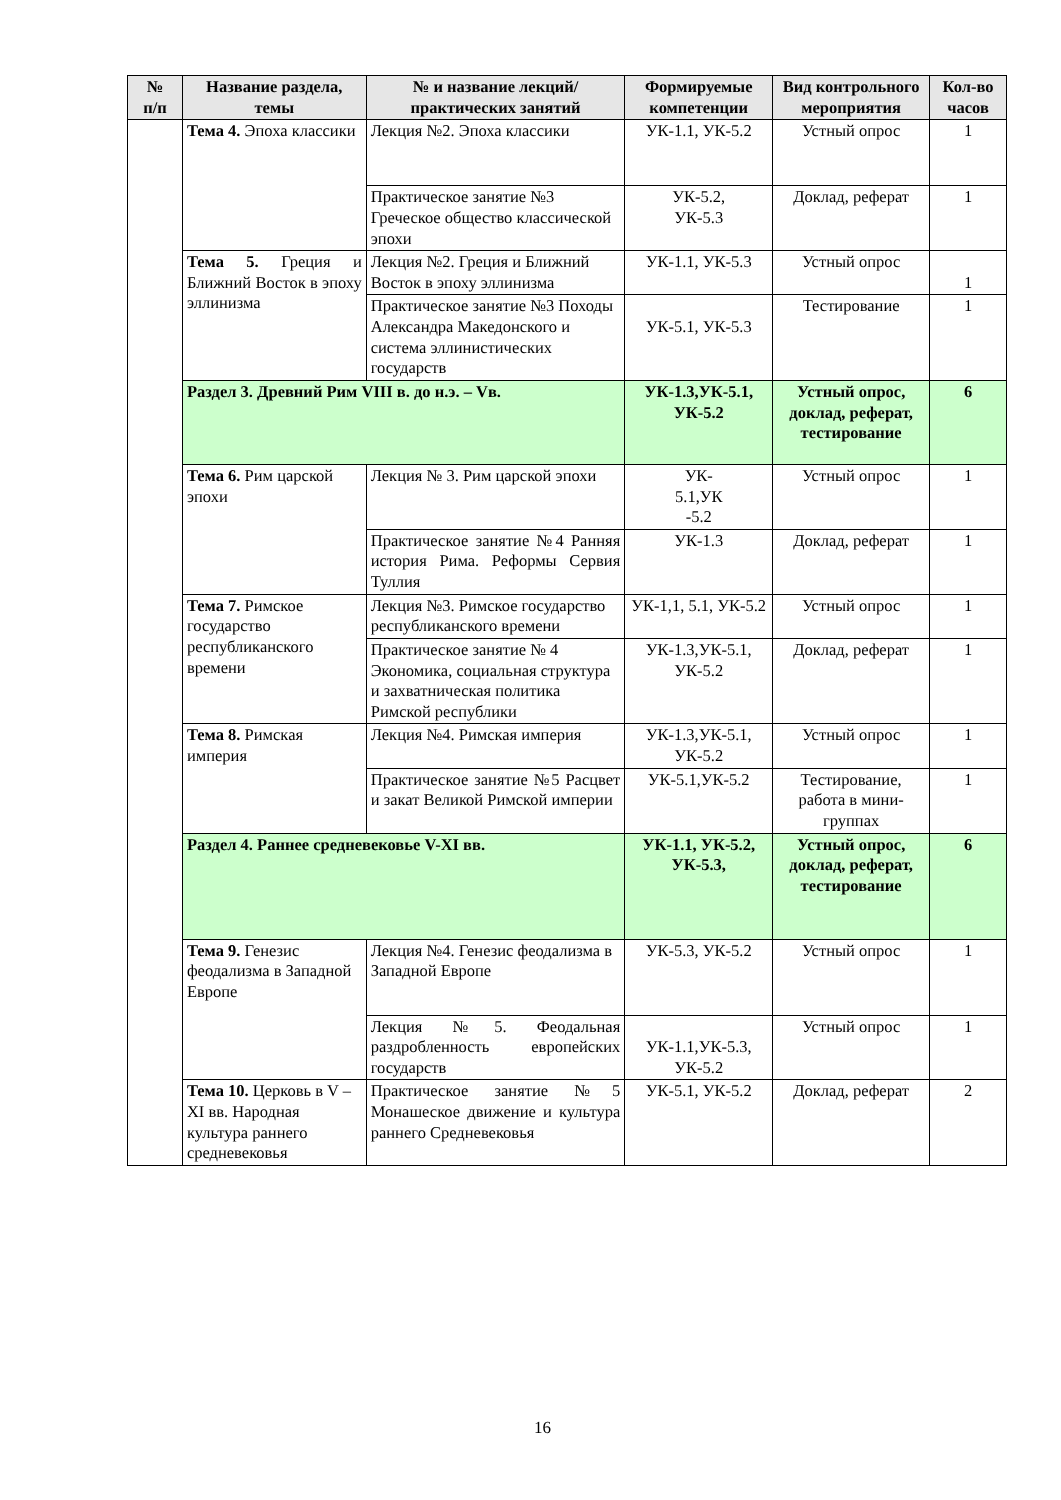| № п/п | Название раздела, темы | № и название лекций/ практических занятий | Формируемые компетенции | Вид контрольного мероприятия | Кол-во часов |
| --- | --- | --- | --- | --- | --- |
| | Тема 4. Эпоха классики | Лекция №2. Эпоха классики | УК-1.1, УК-5.2 | Устный опрос | 1 |
| | | Практическое занятие №3 Греческое общество классической эпохи | УК-5.2, УК-5.3 | Доклад, реферат | 1 |
| | Тема 5. Греция и Ближний Восток в эпоху эллинизма | Лекция №2. Греция и Ближний Восток в эпоху эллинизма | УК-1.1, УК-5.3 | Устный опрос | 1 |
| | | Практическое занятие №3 Походы Александра Македонского и система эллинистических государств | УК-5.1, УК-5.3 | Тестирование | 1 |
| | Раздел 3. Древний Рим VIII в. до н.э. – Vв. | | УК-1.3,УК-5.1, УК-5.2 | Устный опрос, доклад, реферат, тестирование | 6 |
| | Тема 6. Рим царской эпохи | Лекция № 3. Рим царской эпохи | УК- 5.1,УК -5.2 | Устный опрос | 1 |
| | | Практическое занятие №4 Ранняя история Рима. Реформы Сервия Туллия | УК-1.3 | Доклад, реферат | 1 |
| | Тема 7. Римское государство республиканского времени | Лекция №3. Римское государство республиканского времени | УК-1,1, 5.1, УК-5.2 | Устный опрос | 1 |
| | | Практическое занятие № 4 Экономика, социальная структура и захватническая политика Римской республики | УК-1.3,УК-5.1, УК-5.2 | Доклад, реферат | 1 |
| | Тема 8. Римская империя | Лекция №4. Римская империя | УК-1.3,УК-5.1, УК-5.2 | Устный опрос | 1 |
| | | Практическое занятие №5 Расцвет и закат Великой Римской империи | УК-5.1,УК-5.2 | Тестирование, работа в мини-группах | 1 |
| | Раздел 4. Раннее средневековье V-XI вв. | | УК-1.1, УК-5.2, УК-5.3, | Устный опрос, доклад, реферат, тестирование | 6 |
| | Тема 9. Генезис феодализма в Западной Европе | Лекция №4. Генезис феодализма в Западной Европе | УК-5.3, УК-5.2 | Устный опрос | 1 |
| | | Лекция №5. Феодальная раздробленность европейских государств | УК-1.1,УК-5.3, УК-5.2 | Устный опрос | 1 |
| | Тема 10. Церковь в V – XI вв. Народная культура раннего средневековья | Практическое занятие №5 Монашеское движение и культура раннего Средневековья | УК-5.1, УК-5.2 | Доклад, реферат | 2 |
16